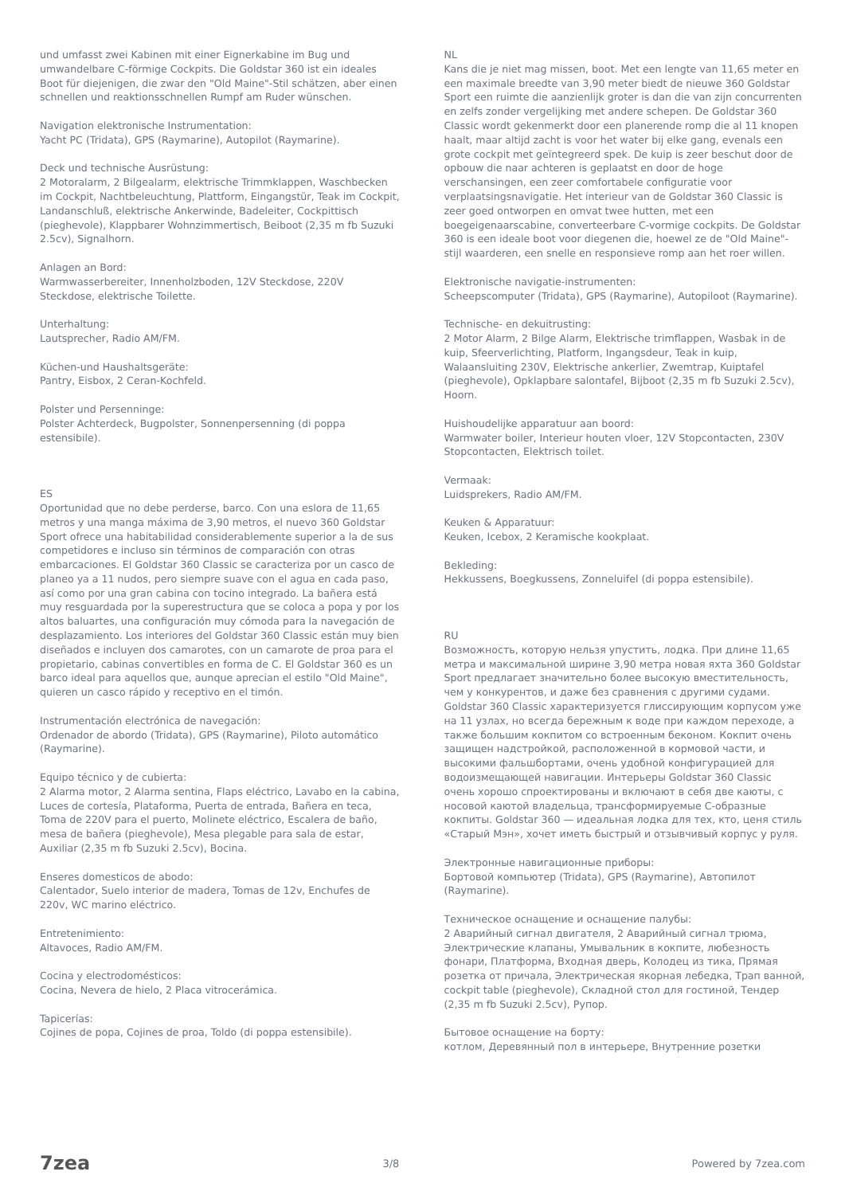und umfasst zwei Kabinen mit einer Eignerkabine im Bug und umwandelbare C-förmige Cockpits. Die Goldstar 360 ist ein ideales Boot für diejenigen, die zwar den "Old Maine"-Stil schätzen, aber einen schnellen und reaktionsschnellen Rumpf am Ruder wünschen.
Navigation elektronische Instrumentation:
Yacht PC (Tridata), GPS (Raymarine), Autopilot (Raymarine).
Deck und technische Ausrüstung:
2 Motoralarm, 2 Bilgealarm, elektrische Trimmklappen, Waschbecken im Cockpit, Nachtbeleuchtung, Plattform, Eingangstür, Teak im Cockpit, Landanschluß, elektrische Ankerwinde, Badeleiter, Cockpittisch (pieghevole), Klappbarer Wohnzimmertisch, Beiboot (2,35 m fb Suzuki 2.5cv), Signalhorn.
Anlagen an Bord:
Warmwasserbereiter, Innenholzboden, 12V Steckdose, 220V Steckdose, elektrische Toilette.
Unterhaltung:
Lautsprecher, Radio AM/FM.
Küchen-und Haushaltsgeräte:
Pantry, Eisbox, 2 Ceran-Kochfeld.
Polster und Persenninge:
Polster Achterdeck, Bugpolster, Sonnenpersenning (di poppa estensibile).
ES
Oportunidad que no debe perderse, barco. Con una eslora de 11,65 metros y una manga máxima de 3,90 metros, el nuevo 360 Goldstar Sport ofrece una habitabilidad considerablemente superior a la de sus competidores e incluso sin términos de comparación con otras embarcaciones. El Goldstar 360 Classic se caracteriza por un casco de planeo ya a 11 nudos, pero siempre suave con el agua en cada paso, así como por una gran cabina con tocino integrado. La bañera está muy resguardada por la superestructura que se coloca a popa y por los altos baluartes, una configuración muy cómoda para la navegación de desplazamiento. Los interiores del Goldstar 360 Classic están muy bien diseñados e incluyen dos camarotes, con un camarote de proa para el propietario, cabinas convertibles en forma de C. El Goldstar 360 es un barco ideal para aquellos que, aunque aprecian el estilo "Old Maine", quieren un casco rápido y receptivo en el timón.
Instrumentación electrónica de navegación:
Ordenador de abordo (Tridata), GPS (Raymarine), Piloto automático (Raymarine).
Equipo técnico y de cubierta:
2 Alarma motor, 2 Alarma sentina, Flaps eléctrico, Lavabo en la cabina, Luces de cortesía, Plataforma, Puerta de entrada, Bañera en teca, Toma de 220V para el puerto, Molinete eléctrico, Escalera de baño, mesa de bañera (pieghevole), Mesa plegable para sala de estar, Auxiliar (2,35 m fb Suzuki 2.5cv), Bocina.
Enseres domesticos de abodo:
Calentador, Suelo interior de madera, Tomas de 12v, Enchufes de 220v, WC marino eléctrico.
Entretenimiento:
Altavoces, Radio AM/FM.
Cocina y electrodomésticos:
Cocina, Nevera de hielo, 2 Placa vitrocerámica.
Tapicerías:
Cojines de popa, Cojines de proa, Toldo (di poppa estensibile).
NL
Kans die je niet mag missen, boot. Met een lengte van 11,65 meter en een maximale breedte van 3,90 meter biedt de nieuwe 360 Goldstar Sport een ruimte die aanzienlijk groter is dan die van zijn concurrenten en zelfs zonder vergelijking met andere schepen. De Goldstar 360 Classic wordt gekenmerkt door een planerende romp die al 11 knopen haalt, maar altijd zacht is voor het water bij elke gang, evenals een grote cockpit met geïntegreerd spek. De kuip is zeer beschut door de opbouw die naar achteren is geplaatst en door de hoge verschansingen, een zeer comfortabele configuratie voor verplaatsingsnavigatie. Het interieur van de Goldstar 360 Classic is zeer goed ontworpen en omvat twee hutten, met een boegeigenaarscabine, converteerbare C-vormige cockpits. De Goldstar 360 is een ideale boot voor diegenen die, hoewel ze de "Old Maine"-stijl waarderen, een snelle en responsieve romp aan het roer willen.
Elektronische navigatie-instrumenten:
Scheepscomputer (Tridata), GPS (Raymarine), Autopiloot (Raymarine).
Technische- en dekuitrusting:
2 Motor Alarm, 2 Bilge Alarm, Elektrische trimflappen, Wasbak in de kuip, Sfeerverlichting, Platform, Ingangsdeur, Teak in kuip, Walaansluiting 230V, Elektrische ankerlier, Zwemtrap, Kuiptafel (pieghevole), Opklapbare salontafel, Bijboot (2,35 m fb Suzuki 2.5cv), Hoorn.
Huishoudelijke apparatuur aan boord:
Warmwater boiler, Interieur houten vloer, 12V Stopcontacten, 230V Stopcontacten, Elektrisch toilet.
Vermaak:
Luidsprekers, Radio AM/FM.
Keuken & Apparatuur:
Keuken, Icebox, 2 Keramische kookplaat.
Bekleding:
Hekkussens, Boegkussens, Zonneluifel (di poppa estensibile).
RU
Возможность, которую нельзя упустить, лодка. При длине 11,65 метра и максимальной ширине 3,90 метра новая яхта 360 Goldstar Sport предлагает значительно более высокую вместительность, чем у конкурентов, и даже без сравнения с другими судами. Goldstar 360 Classic характеризуется глиссирующим корпусом уже на 11 узлах, но всегда бережным к воде при каждом переходе, а также большим кокпитом со встроенным беконом. Кокпит очень защищен надстройкой, расположенной в кормовой части, и высокими фальшбортами, очень удобной конфигурацией для водоизмещающей навигации. Интерьеры Goldstar 360 Classic очень хорошо спроектированы и включают в себя две каюты, с носовой каютой владельца, трансформируемые C-образные кокпиты. Goldstar 360 — идеальная лодка для тех, кто, ценя стиль «Старый Мэн», хочет иметь быстрый и отзывчивый корпус у руля.
Электронные навигационные приборы:
Бортовой компьютер (Tridata), GPS (Raymarine), Автопилот (Raymarine).
Техническое оснащение и оснащение палубы:
2 Аварийный сигнал двигателя, 2 Аварийный сигнал трюма, Электрические клапаны, Умывальник в кокпите, любезность фонари, Платформа, Входная дверь, Колодец из тика, Прямая розетка от причала, Электрическая якорная лебедка, Трап ванной, cockpit table (pieghevole), Складной стол для гостиной, Тендер (2,35 m fb Suzuki 2.5cv), Рупор.
Бытовое оснащение на борту:
котлом, Деревянный пол в интерьере, Внутренние розетки
7zea 3/8 Powered by 7zea.com